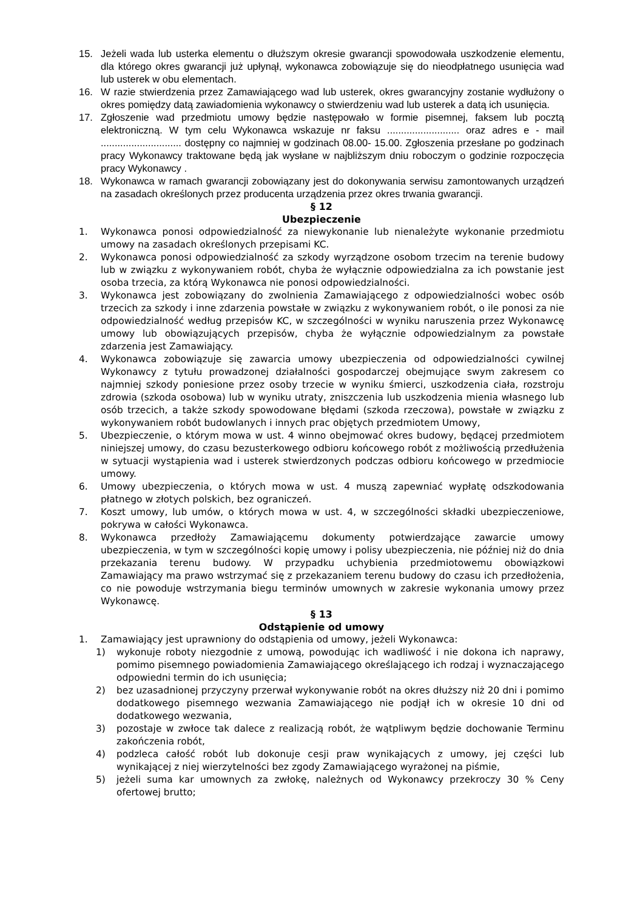15. Jeżeli wada lub usterka elementu o dłuższym okresie gwarancji spowodowała uszkodzenie elementu, dla którego okres gwarancji już upłynął, wykonawca zobowiązuje się do nieodpłatnego usunięcia wad lub usterek w obu elementach.
16. W razie stwierdzenia przez Zamawiającego wad lub usterek, okres gwarancyjny zostanie wydłużony o okres pomiędzy datą zawiadomienia wykonawcy o stwierdzeniu wad lub usterek a datą ich usunięcia.
17. Zgłoszenie wad przedmiotu umowy będzie następowało w formie pisemnej, faksem lub pocztą elektroniczną. W tym celu Wykonawca wskazuje nr faksu .......................... oraz adres e - mail ............................. dostępny co najmniej w godzinach 08.00- 15.00. Zgłoszenia przesłane po godzinach pracy Wykonawcy traktowane będą jak wysłane w najbliższym dniu roboczym o godzinie rozpoczęcia pracy Wykonawcy .
18. Wykonawca w ramach gwarancji zobowiązany jest do dokonywania serwisu zamontowanych urządzeń na zasadach określonych przez producenta urządzenia przez okres trwania gwarancji.
§ 12
Ubezpieczenie
1. Wykonawca ponosi odpowiedzialność za niewykonanie lub nienależyte wykonanie przedmiotu umowy na zasadach określonych przepisami KC.
2. Wykonawca ponosi odpowiedzialność za szkody wyrządzone osobom trzecim na terenie budowy lub w związku z wykonywaniem robót, chyba że wyłącznie odpowiedzialna za ich powstanie jest osoba trzecia, za którą Wykonawca nie ponosi odpowiedzialności.
3. Wykonawca jest zobowiązany do zwolnienia Zamawiającego z odpowiedzialności wobec osób trzecich za szkody i inne zdarzenia powstałe w związku z wykonywaniem robót, o ile ponosi za nie odpowiedzialność według przepisów KC, w szczególności w wyniku naruszenia przez Wykonawcę umowy lub obowiązujących przepisów, chyba że wyłącznie odpowiedzialnym za powstałe zdarzenia jest Zamawiający.
4. Wykonawca zobowiązuje się zawarcia umowy ubezpieczenia od odpowiedzialności cywilnej Wykonawcy z tytułu prowadzonej działalności gospodarczej obejmujące swym zakresem co najmniej szkody poniesione przez osoby trzecie w wyniku śmierci, uszkodzenia ciała, rozstroju zdrowia (szkoda osobowa) lub w wyniku utraty, zniszczenia lub uszkodzenia mienia własnego lub osób trzecich, a także szkody spowodowane błędami (szkoda rzeczowa), powstałe w związku z wykonywaniem robót budowlanych i innych prac objętych przedmiotem Umowy,
5. Ubezpieczenie, o którym mowa w ust. 4 winno obejmować okres budowy, będącej przedmiotem niniejszej umowy, do czasu bezusterkowego odbioru końcowego robót z możliwością przedłużenia w sytuacji wystąpienia wad i usterek stwierdzonych podczas odbioru końcowego w przedmiocie umowy.
6. Umowy ubezpieczenia, o których mowa w ust. 4 muszą zapewniać wypłatę odszkodowania płatnego w złotych polskich, bez ograniczeń.
7. Koszt umowy, lub umów, o których mowa w ust. 4, w szczególności składki ubezpieczeniowe, pokrywa w całości Wykonawca.
8. Wykonawca przedłoży Zamawiającemu dokumenty potwierdzające zawarcie umowy ubezpieczenia, w tym w szczególności kopię umowy i polisy ubezpieczenia, nie później niż do dnia przekazania terenu budowy. W przypadku uchybienia przedmiotowemu obowiązkowi Zamawiający ma prawo wstrzymać się z przekazaniem terenu budowy do czasu ich przedłożenia, co nie powoduje wstrzymania biegu terminów umownych w zakresie wykonania umowy przez Wykonawcę.
§ 13
Odstąpienie od umowy
1. Zamawiający jest uprawniony do odstąpienia od umowy, jeżeli Wykonawca:
1) wykonuje roboty niezgodnie z umową, powodując ich wadliwość i nie dokona ich naprawy, pomimo pisemnego powiadomienia Zamawiającego określającego ich rodzaj i wyznaczającego odpowiedni termin do ich usunięcia;
2) bez uzasadnionej przyczyny przerwał wykonywanie robót na okres dłuższy niż 20 dni i pomimo dodatkowego pisemnego wezwania Zamawiającego nie podjął ich w okresie 10 dni od dodatkowego wezwania,
3) pozostaje w zwłoce tak dalece z realizacją robót, że wątpliwym będzie dochowanie Terminu zakończenia robót,
4) podzleca całość robót lub dokonuje cesji praw wynikających z umowy, jej części lub wynikającej z niej wierzytelności bez zgody Zamawiającego wyrażonej na piśmie,
5) jeżeli suma kar umownych za zwłokę, należnych od Wykonawcy przekroczy 30 % Ceny ofertowej brutto;